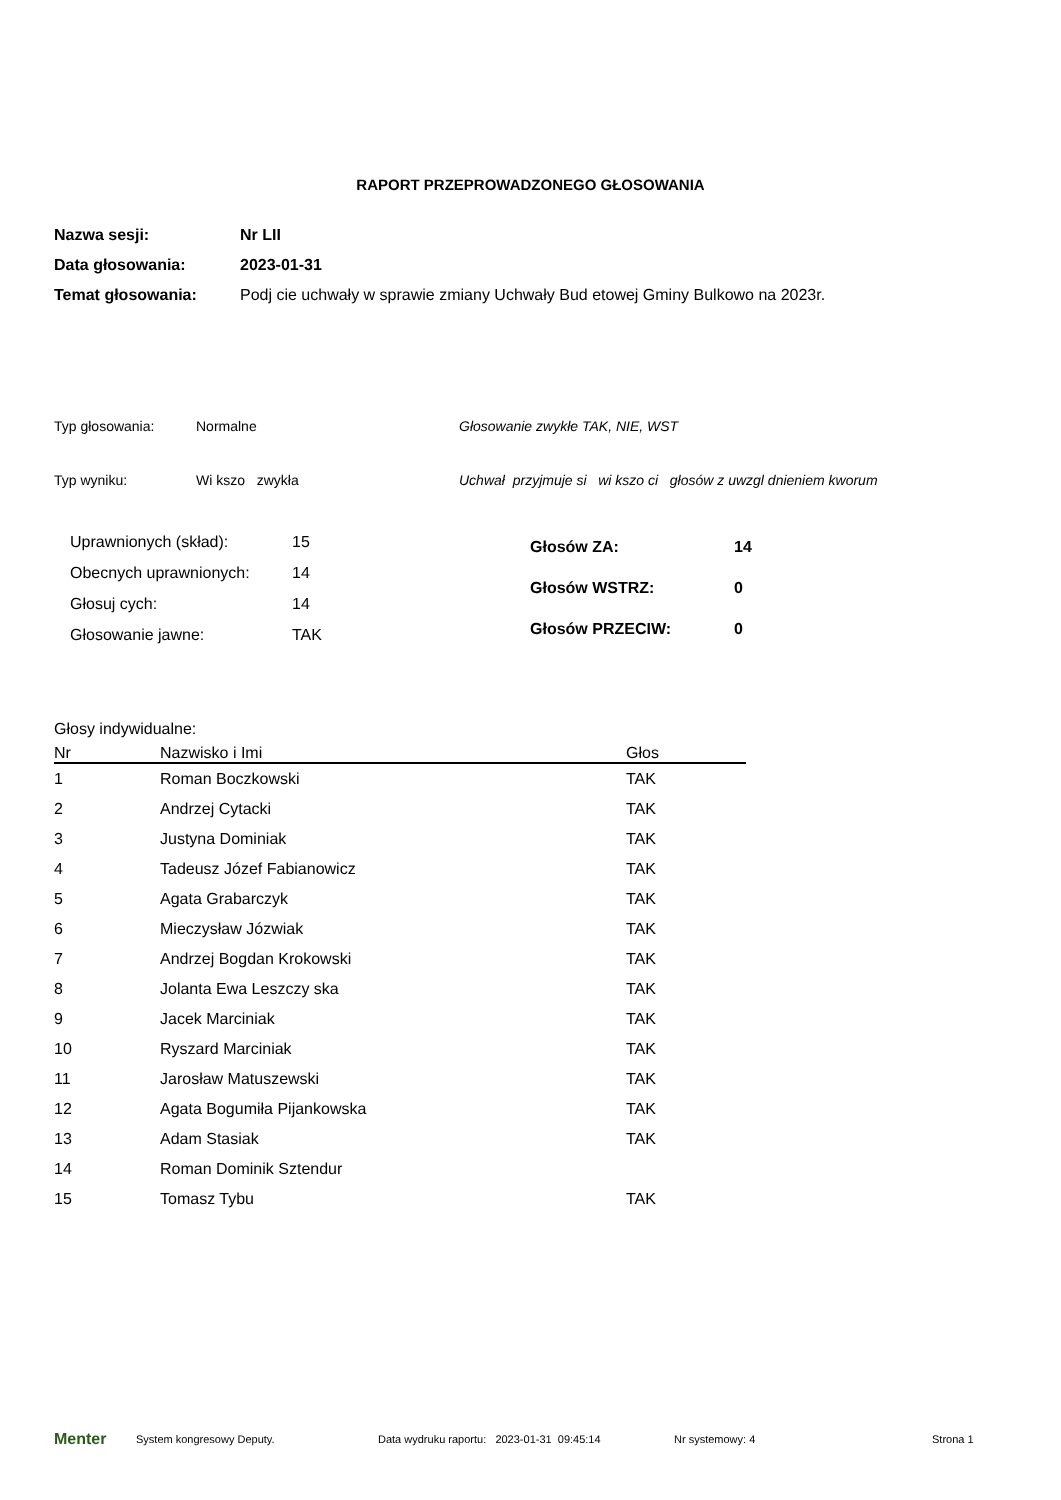RAPORT PRZEPROWADZONEGO GŁOSOWANIA
| Nazwa sesji: | Nr LII |
| Data głosowania: | 2023-01-31 |
| Temat głosowania: | Podj cie uchwały w sprawie zmiany Uchwały Bud etowej Gminy Bulkowo na 2023r. |
Typ głosowania: Normalne Głosowanie zwykłe TAK, NIE, WST
Typ wyniku: Wi kszo zwykła Uchwał przyjmuje si wi kszo ci głosów z uwzgl dnieniem kworum
| Uprawnionych (skład): | 15 |
| Obecnych uprawnionych: | 14 |
| Głosuj cych: | 14 |
| Głosowanie jawne: | TAK |
| Głosów ZA: | 14 |
| Głosów WSTRZ: | 0 |
| Głosów PRZECIW: | 0 |
Głosy indywidualne:
| Nr | Nazwisko i Imi | Głos |
| --- | --- | --- |
| 1 | Roman Boczkowski | TAK |
| 2 | Andrzej Cytacki | TAK |
| 3 | Justyna Dominiak | TAK |
| 4 | Tadeusz Józef Fabianowicz | TAK |
| 5 | Agata Grabarczyk | TAK |
| 6 | Mieczysław Józwiak | TAK |
| 7 | Andrzej Bogdan Krokowski | TAK |
| 8 | Jolanta Ewa Leszczy ska | TAK |
| 9 | Jacek Marciniak | TAK |
| 10 | Ryszard Marciniak | TAK |
| 11 | Jarosław Matuszewski | TAK |
| 12 | Agata Bogumiła Pijankowska | TAK |
| 13 | Adam Stasiak | TAK |
| 14 | Roman Dominik Sztendur | |
| 15 | Tomasz Tybu | TAK |
Menter System kongresowy Deputy. Data wydruku raportu: 2023-01-31 09:45:14 Nr systemowy: 4 Strona 1